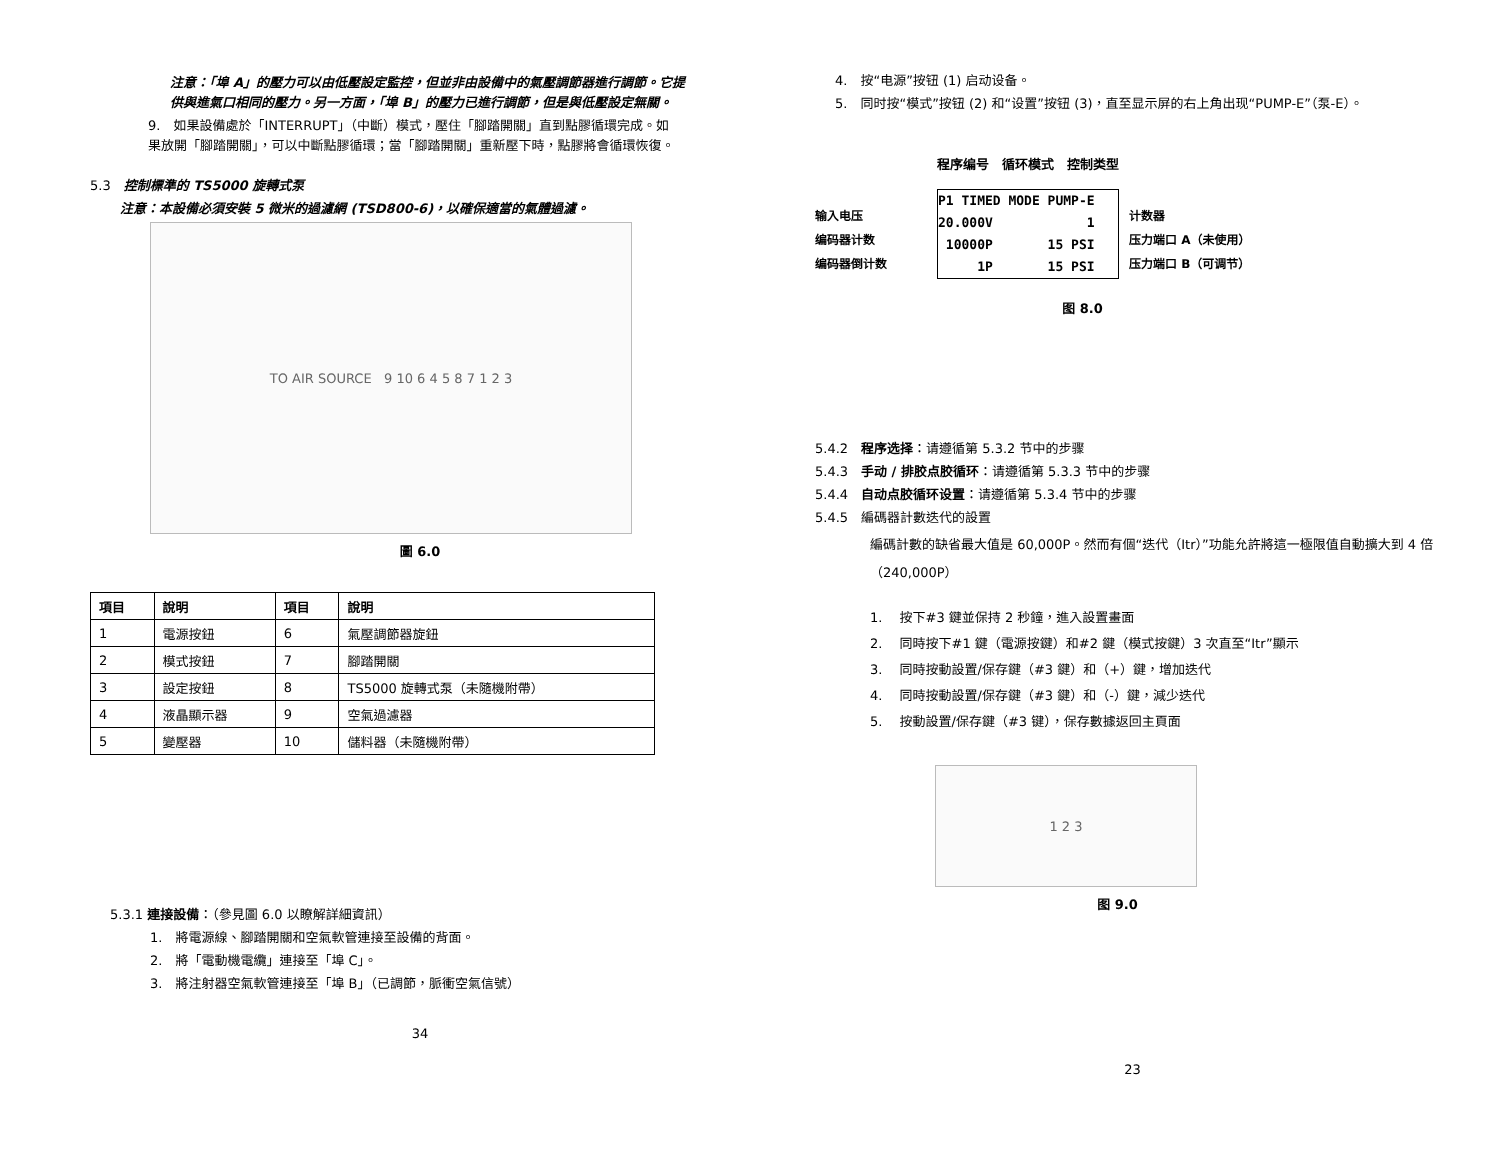注意：「埠 A」的壓力可以由低壓設定監控，但並非由設備中的氣壓調節器進行調節。它提供與進氣口相同的壓力。另一方面，「埠 B」的壓力已進行調節，但是與低壓設定無關。
9.　如果設備處於「INTERRUPT」（中斷）模式，壓住「腳踏開關」直到點膠循環完成。如果放開「腳踏開關」，可以中斷點膠循環；當「腳踏開關」重新壓下時，點膠將會循環恢復。
5.3　控制標準的 TS5000 旋轉式泵
注意：本設備必須安裝 5 微米的過濾網 (TSD800-6)，以確保適當的氣體過濾。
TO AIR SOURCE 9 10 6 4 5 8 7 1 2 3
圖 6.0
| 項目 | 說明 | 項目 | 說明 |
| --- | --- | --- | --- |
| 1 | 電源按鈕 | 6 | 氣壓調節器旋鈕 |
| 2 | 模式按鈕 | 7 | 腳踏開關 |
| 3 | 設定按鈕 | 8 | TS5000 旋轉式泵（未隨機附帶） |
| 4 | 液晶顯示器 | 9 | 空氣過濾器 |
| 5 | 變壓器 | 10 | 儲料器（未隨機附帶） |
5.3.1 連接設備：（參見圖 6.0 以瞭解詳細資訊）
1.　將電源線、腳踏開關和空氣軟管連接至設備的背面。
2.　將「電動機電纜」連接至「埠 C」。
3.　將注射器空氣軟管連接至「埠 B」（已調節，脈衝空氣信號）
34
4.　按“电源”按钮 (1) 启动设备。
5.　同时按“模式”按钮 (2) 和“设置”按钮 (3)，直至显示屏的右上角出现“PUMP-E”（泵-E）。
输入电压
编码器计数
编码器倒计数
程序编号　循环模式　控制类型
P1 TIMED MODE PUMP-E
20.000V            1
 10000P       15 PSI
     1P       15 PSI
计数器
压力端口 A（未使用）
压力端口 B（可调节）
图 8.0
5.4.2　程序选择：请遵循第 5.3.2 节中的步骤
5.4.3　手动 / 排胶点胶循环：请遵循第 5.3.3 节中的步骤
5.4.4　自动点胶循环设置：请遵循第 5.3.4 节中的步骤
5.4.5　編碼器計數迭代的設置
編碼計數的缺省最大值是 60,000P。然而有個“迭代（Itr）”功能允許將這一極限值自動擴大到 4 倍（240,000P）
1.　 按下#3 鍵並保持 2 秒鐘，進入設置畫面
2.　 同時按下#1 鍵（電源按鍵）和#2 鍵（模式按鍵）3 次直至“Itr”顯示
3.　 同時按動設置/保存鍵（#3 鍵）和（+）鍵，增加迭代
4.　 同時按動設置/保存鍵（#3 鍵）和（-）鍵，減少迭代
5.　 按動設置/保存鍵（#3 键），保存數據返回主頁面
1 2 3
图 9.0
23